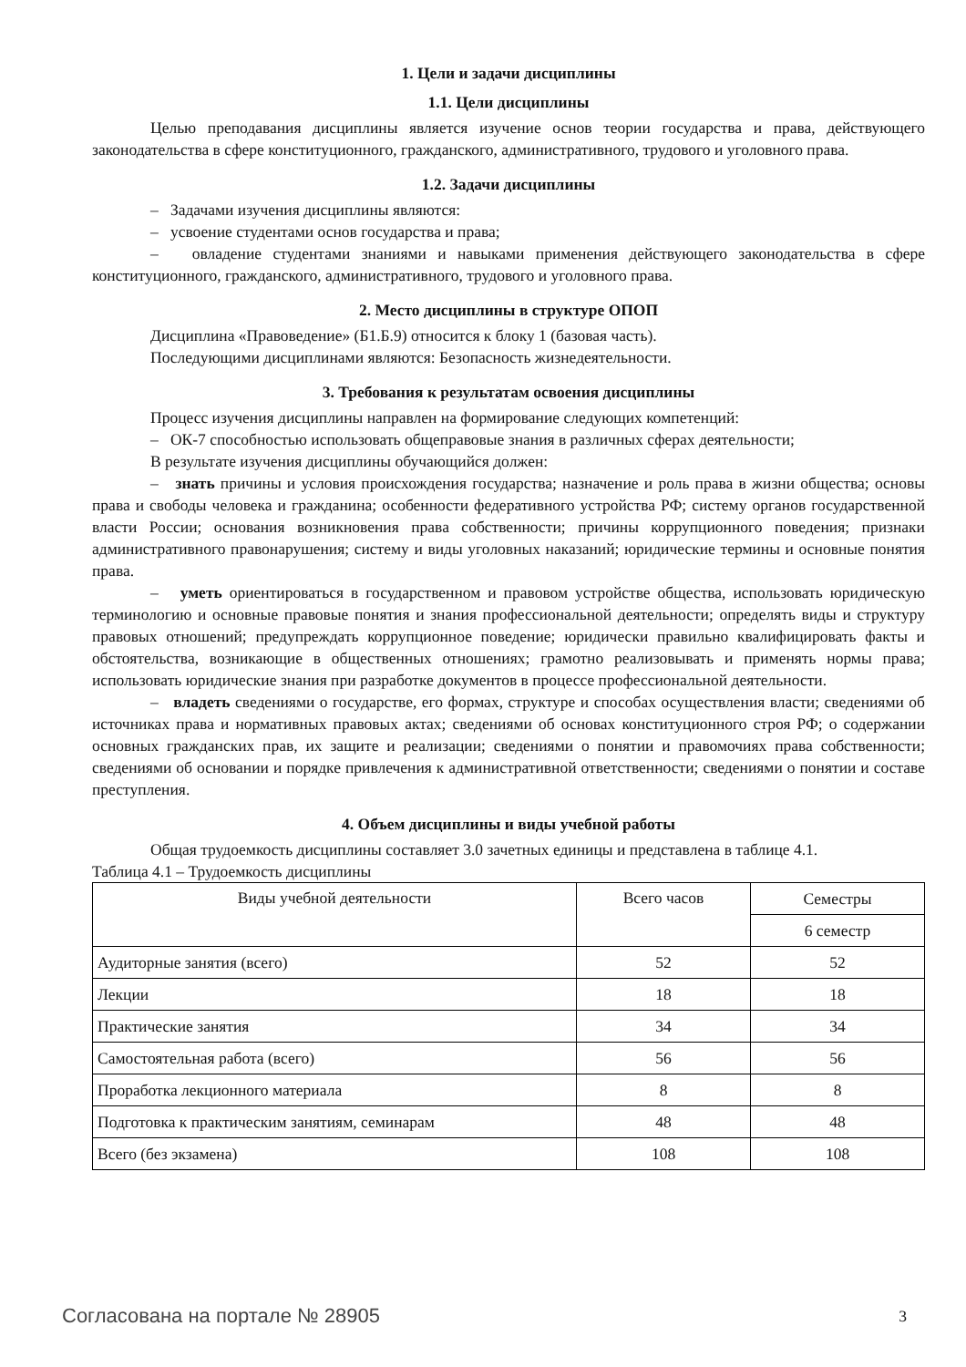1. Цели и задачи дисциплины
1.1. Цели дисциплины
Целью преподавания дисциплины является изучение основ теории государства и права, действующего законодательства в сфере конституционного, гражданского, административного, трудового и уголовного права.
1.2. Задачи дисциплины
– Задачами изучения дисциплины являются:
– усвоение студентами основ государства и права;
– овладение студентами знаниями и навыками применения действующего законодательства в сфере конституционного, гражданского, административного, трудового и уголовного права.
2. Место дисциплины в структуре ОПОП
Дисциплина «Правоведение» (Б1.Б.9) относится к блоку 1 (базовая часть).
Последующими дисциплинами являются: Безопасность жизнедеятельности.
3. Требования к результатам освоения дисциплины
Процесс изучения дисциплины направлен на формирование следующих компетенций:
– ОК-7 способностью использовать общеправовые знания в различных сферах деятельности;
В результате изучения дисциплины обучающийся должен:
– знать причины и условия происхождения государства; назначение и роль права в жизни общества; основы права и свободы человека и гражданина; особенности федеративного устройства РФ; систему органов государственной власти России; основания возникновения права собственности; причины коррупционного поведения; признаки административного правонарушения; систему и виды уголовных наказаний; юридические термины и основные понятия права.
– уметь ориентироваться в государственном и правовом устройстве общества, использовать юридическую терминологию и основные правовые понятия и знания профессиональной деятельности; определять виды и структуру правовых отношений; предупреждать коррупционное поведение; юридически правильно квалифицировать факты и обстоятельства, возникающие в общественных отношениях; грамотно реализовывать и применять нормы права; использовать юридические знания при разработке документов в процессе профессиональной деятельности.
– владеть сведениями о государстве, его формах, структуре и способах осуществления власти; сведениями об источниках права и нормативных правовых актах; сведениями об основах конституционного строя РФ; о содержании основных гражданских прав, их защите и реализации; сведениями о понятии и правомочиях права собственности; сведениями об основании и порядке привлечения к административной ответственности; сведениями о понятии и составе преступления.
4. Объем дисциплины и виды учебной работы
Общая трудоемкость дисциплины составляет 3.0 зачетных единицы и представлена в таблице 4.1.
Таблица 4.1 – Трудоемкость дисциплины
| Виды учебной деятельности | Всего часов | Семестры |
| --- | --- | --- |
| | | 6 семестр |
| Аудиторные занятия (всего) | 52 | 52 |
| Лекции | 18 | 18 |
| Практические занятия | 34 | 34 |
| Самостоятельная работа (всего) | 56 | 56 |
| Проработка лекционного материала | 8 | 8 |
| Подготовка к практическим занятиям, семинарам | 48 | 48 |
| Всего (без экзамена) | 108 | 108 |
Согласована на портале № 28905 3